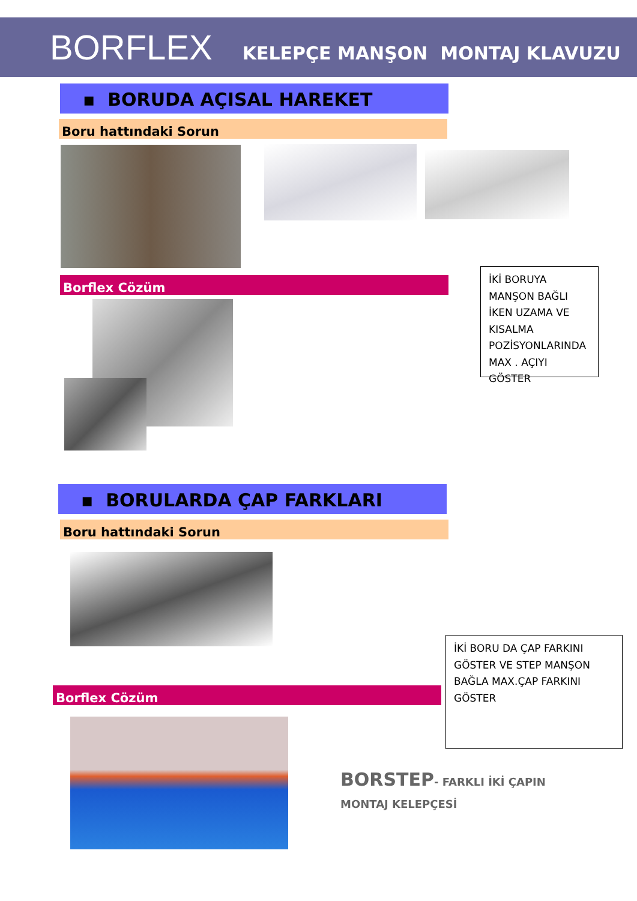BORFLEX KELEPÇE MANŞON MONTAJ KLAVUZU
▪ BORUDA AÇISAL HAREKET
Boru hattındaki Sorun
Borflex Cözüm
İKİ BORUYA MANŞON BAĞLI İKEN UZAMA VE KISALMA POZİSYONLARINDA MAX . AÇIYI GÖSTER
▪ BORULARDA ÇAP FARKLARI
Boru hattındaki Sorun
Borflex Cözüm
İKİ BORU DA ÇAP FARKINI GÖSTER VE STEP MANŞON BAĞLA MAX.ÇAP FARKINI GÖSTER
BORSTEP- FARKLI İKİ ÇAPIN
MONTAJ KELEPÇESİ